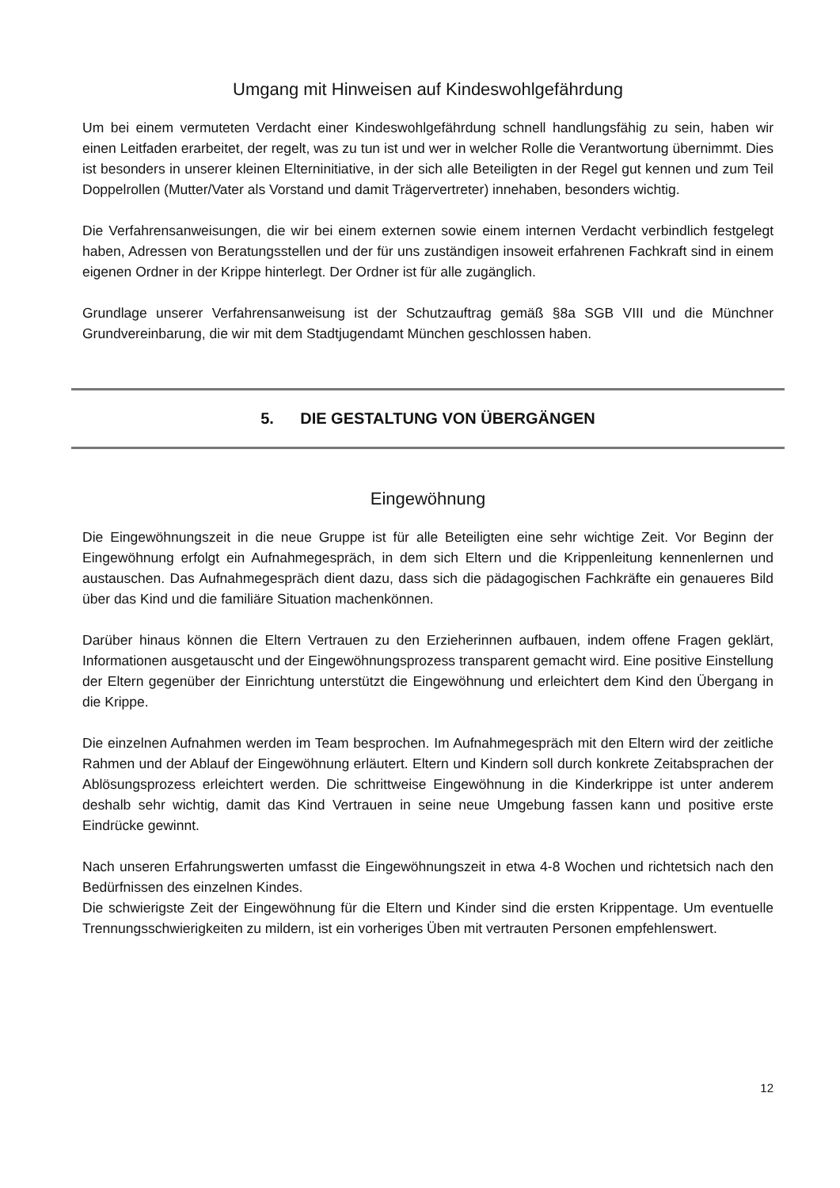Umgang mit Hinweisen auf Kindeswohlgefährdung
Um bei einem vermuteten Verdacht einer Kindeswohlgefährdung schnell handlungsfähig zu sein, haben wir einen Leitfaden erarbeitet, der regelt, was zu tun ist und wer in welcher Rolle die Verantwortung übernimmt. Dies ist besonders in unserer kleinen Elterninitiative, in der sich alle Beteiligten in der Regel gut kennen und zum Teil Doppelrollen (Mutter/Vater als Vorstand und damit Trägervertreter) innehaben, besonders wichtig.
Die Verfahrensanweisungen, die wir bei einem externen sowie einem internen Verdacht verbindlich festgelegt haben, Adressen von Beratungsstellen und der für uns zuständigen insoweit erfahrenen Fachkraft sind in einem eigenen Ordner in der Krippe hinterlegt. Der Ordner ist für alle zugänglich.
Grundlage unserer Verfahrensanweisung ist der Schutzauftrag gemäß §8a SGB VIII und die Münchner Grundvereinbarung, die wir mit dem Stadtjugendamt München geschlossen haben.
5. DIE GESTALTUNG VON ÜBERGÄNGEN
Eingewöhnung
Die Eingewöhnungszeit in die neue Gruppe ist für alle Beteiligten eine sehr wichtige Zeit. Vor Beginn der Eingewöhnung erfolgt ein Aufnahmegespräch, in dem sich Eltern und die Krippenleitung kennenlernen und austauschen. Das Aufnahmegespräch dient dazu, dass sich die pädagogischen Fachkräfte ein genaueres Bild über das Kind und die familiäre Situation machenkönnen.
Darüber hinaus können die Eltern Vertrauen zu den Erzieherinnen aufbauen, indem offene Fragen geklärt, Informationen ausgetauscht und der Eingewöhnungsprozess transparent gemacht wird. Eine positive Einstellung der Eltern gegenüber der Einrichtung unterstützt die Eingewöhnung und erleichtert dem Kind den Übergang in die Krippe.
Die einzelnen Aufnahmen werden im Team besprochen. Im Aufnahmegespräch mit den Eltern wird der zeitliche Rahmen und der Ablauf der Eingewöhnung erläutert. Eltern und Kindern soll durch konkrete Zeitabsprachen der Ablösungsprozess erleichtert werden. Die schrittweise Eingewöhnung in die Kinderkrippe ist unter anderem deshalb sehr wichtig, damit das Kind Vertrauen in seine neue Umgebung fassen kann und positive erste Eindrücke gewinnt.
Nach unseren Erfahrungswerten umfasst die Eingewöhnungszeit in etwa 4-8 Wochen und richtetsich nach den Bedürfnissen des einzelnen Kindes.
Die schwierigste Zeit der Eingewöhnung für die Eltern und Kinder sind die ersten Krippentage. Um eventuelle Trennungsschwierigkeiten zu mildern, ist ein vorheriges Üben mit vertrauten Personen empfehlenswert.
12